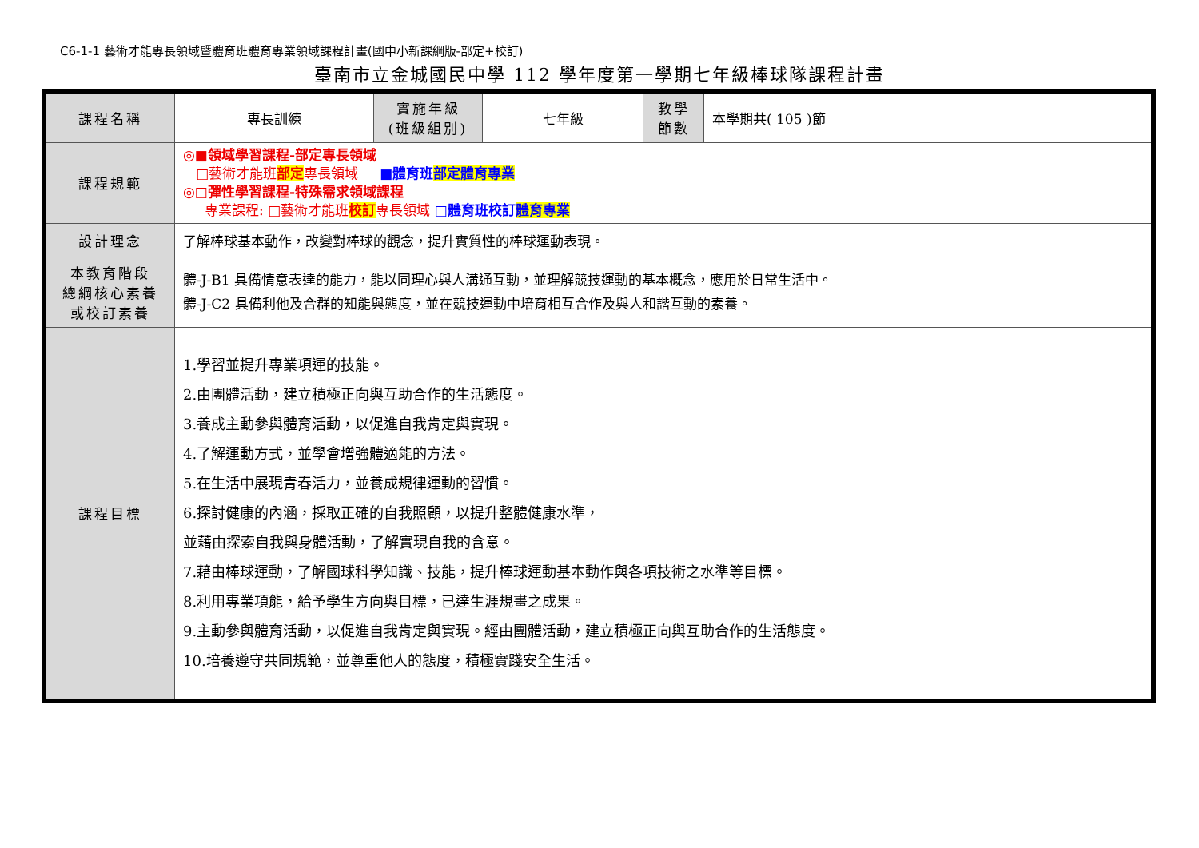C6-1-1 藝術才能專長領域暨體育班體育專業領域課程計畫(國中小新課綱版-部定+校訂)
臺南市立金城國民中學 112 學年度第一學期七年級棒球隊課程計畫
| 課程名稱 | 專長訓練 | 實施年級 (班級組別) | 七年級 | 教學 節數 | 本學期共( 105 )節 |
| 課程規範 | ◎■領域學習課程-部定專長領域 □藝術才能班 部定 專長領域 ■體育班 部定體育專業 ◎□彈性學習課程-特殊需求領域課程 專業課程: □藝術才能班 校訂 專長領域 □體育班校訂 體育專業 | | | | |
| 設計理念 | 了解棒球基本動作，改變對棒球的觀念，提升實質性的棒球運動表現。 | | | | |
| 本教育階段 總綱核心素養 或校訂素養 | 體-J-B1 具備情意表達的能力，能以同理心與人溝通互動，並理解競技運動的基本概念，應用於日常生活中。 體-J-C2 具備利他及合群的知能與態度，並在競技運動中培育相互合作及與人和諧互動的素養。 | | | | |
| 課程目標 | 1.學習並提升專業項運的技能。 2.由團體活動，建立積極正向與互助合作的生活態度。 3.養成主動參與體育活動，以促進自我肯定與實現。 4.了解運動方式，並學會增強體適能的方法。 5.在生活中展現青春活力，並養成規律運動的習慣。 6.探討健康的內涵，採取正確的自我照顧，以提升整體健康水準， 並藉由探索自我與身體活動，了解實現自我的含意。 7.藉由棒球運動，了解國球科學知識、技能，提升棒球運動基本動作與各項技術之水準等目標。 8.利用專業項能，給予學生方向與目標，已達生涯規畫之成果。 9.主動參與體育活動，以促進自我肯定與實現。經由團體活動，建立積極正向與互助合作的生活態度。 10.培養遵守共同規範，並尊重他人的態度，積極實踐安全生活。 | | | | |